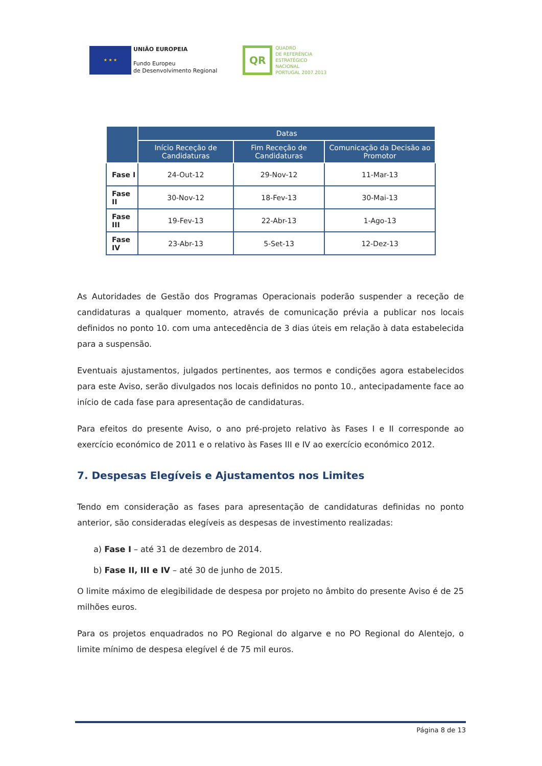★ ★ ★
UNIÃO EUROPEIA
Fundo Europeu
de Desenvolvimento Regional
QR
QUADRO
DE REFERÊNCIA
ESTRATÉGICO
NACIONAL
PORTUGAL 2007.2013
| | Datas | | |
| --- | --- | --- | --- |
| | Início Receção de Candidaturas | Fim Receção de Candidaturas | Comunicação da Decisão ao Promotor |
| Fase I | 24-Out-12 | 29-Nov-12 | 11-Mar-13 |
| Fase II | 30-Nov-12 | 18-Fev-13 | 30-Mai-13 |
| Fase III | 19-Fev-13 | 22-Abr-13 | 1-Ago-13 |
| Fase IV | 23-Abr-13 | 5-Set-13 | 12-Dez-13 |
As Autoridades de Gestão dos Programas Operacionais poderão suspender a receção de candidaturas a qualquer momento, através de comunicação prévia a publicar nos locais definidos no ponto 10. com uma antecedência de 3 dias úteis em relação à data estabelecida para a suspensão.
Eventuais ajustamentos, julgados pertinentes, aos termos e condições agora estabelecidos para este Aviso, serão divulgados nos locais definidos no ponto 10., antecipadamente face ao início de cada fase para apresentação de candidaturas.
Para efeitos do presente Aviso, o ano pré-projeto relativo às Fases I e II corresponde ao exercício económico de 2011 e o relativo às Fases III e IV ao exercício económico 2012.
7. Despesas Elegíveis e Ajustamentos nos Limites
Tendo em consideração as fases para apresentação de candidaturas definidas no ponto anterior, são consideradas elegíveis as despesas de investimento realizadas:
a) Fase I – até 31 de dezembro de 2014.
b) Fase II, III e IV – até 30 de junho de 2015.
O limite máximo de elegibilidade de despesa por projeto no âmbito do presente Aviso é de 25 milhões euros.
Para os projetos enquadrados no PO Regional do algarve e no PO Regional do Alentejo, o limite mínimo de despesa elegível é de 75 mil euros.
Página 8 de 13